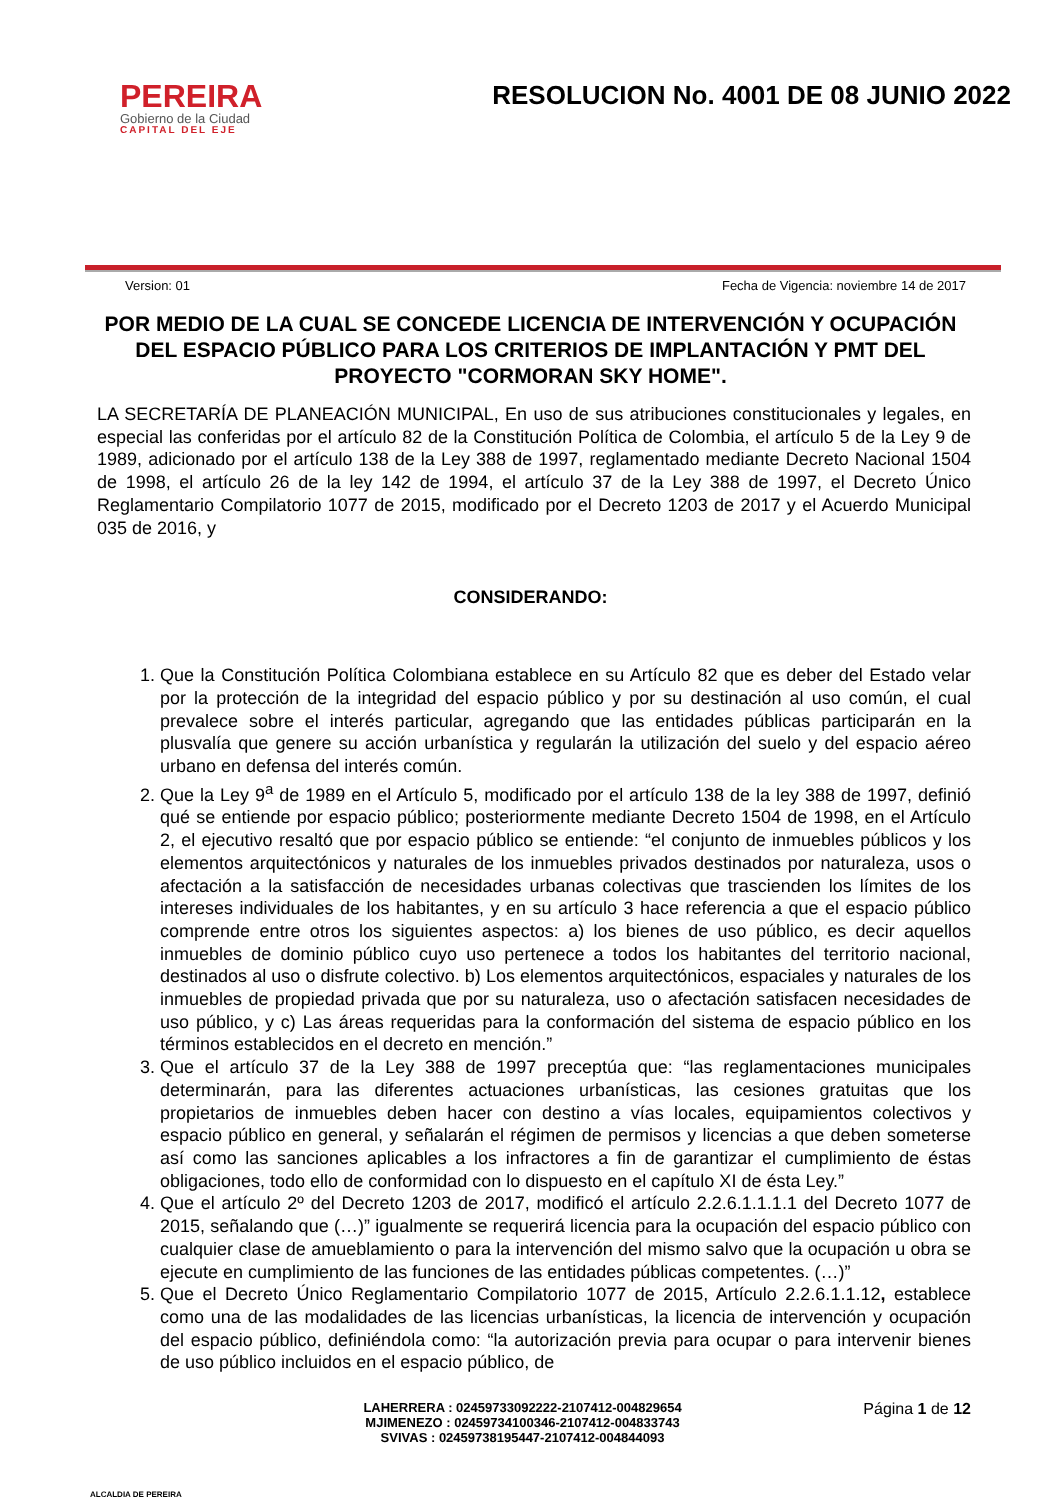PEREIRA
Gobierno de la Ciudad
CAPITAL DEL EJE
RESOLUCION No. 4001 DE 08 JUNIO 2022
Version: 01 Fecha de Vigencia: noviembre 14 de 2017
POR MEDIO DE LA CUAL SE CONCEDE LICENCIA DE INTERVENCIÓN Y OCUPACIÓN DEL ESPACIO PÚBLICO PARA LOS CRITERIOS DE IMPLANTACIÓN Y PMT DEL PROYECTO "CORMORAN SKY HOME".
LA SECRETARÍA DE PLANEACIÓN MUNICIPAL, En uso de sus atribuciones constitucionales y legales, en especial las conferidas por el artículo 82 de la Constitución Política de Colombia, el artículo 5 de la Ley 9 de 1989, adicionado por el artículo 138 de la Ley 388 de 1997, reglamentado mediante Decreto Nacional 1504 de 1998, el artículo 26 de la ley 142 de 1994, el artículo 37 de la Ley 388 de 1997, el Decreto Único Reglamentario Compilatorio 1077 de 2015, modificado por el Decreto 1203 de 2017 y el Acuerdo Municipal 035 de 2016, y
CONSIDERANDO:
1. Que la Constitución Política Colombiana establece en su Artículo 82 que es deber del Estado velar por la protección de la integridad del espacio público y por su destinación al uso común, el cual prevalece sobre el interés particular, agregando que las entidades públicas participarán en la plusvalía que genere su acción urbanística y regularán la utilización del suelo y del espacio aéreo urbano en defensa del interés común.
2. Que la Ley 9<sup>a</sup> de 1989 en el Artículo 5, modificado por el artículo 138 de la ley 388 de 1997, definió qué se entiende por espacio público; posteriormente mediante Decreto 1504 de 1998, en el Artículo 2, el ejecutivo resaltó que por espacio público se entiende: “el conjunto de inmuebles públicos y los elementos arquitectónicos y naturales de los inmuebles privados destinados por naturaleza, usos o afectación a la satisfacción de necesidades urbanas colectivas que trascienden los límites de los intereses individuales de los habitantes, y en su artículo 3 hace referencia a que el espacio público comprende entre otros los siguientes aspectos: a) los bienes de uso público, es decir aquellos inmuebles de dominio público cuyo uso pertenece a todos los habitantes del territorio nacional, destinados al uso o disfrute colectivo. b) Los elementos arquitectónicos, espaciales y naturales de los inmuebles de propiedad privada que por su naturaleza, uso o afectación satisfacen necesidades de uso público, y c) Las áreas requeridas para la conformación del sistema de espacio público en los términos establecidos en el decreto en mención.”
3. Que el artículo 37 de la Ley 388 de 1997 preceptúa que: “las reglamentaciones municipales determinarán, para las diferentes actuaciones urbanísticas, las cesiones gratuitas que los propietarios de inmuebles deben hacer con destino a vías locales, equipamientos colectivos y espacio público en general, y señalarán el régimen de permisos y licencias a que deben someterse así como las sanciones aplicables a los infractores a fin de garantizar el cumplimiento de éstas obligaciones, todo ello de conformidad con lo dispuesto en el capítulo XI de ésta Ley.”
4. Que el artículo 2º del Decreto 1203 de 2017, modificó el artículo 2.2.6.1.1.1.1 del Decreto 1077 de 2015, señalando que (…)” igualmente se requerirá licencia para la ocupación del espacio público con cualquier clase de amueblamiento o para la intervención del mismo salvo que la ocupación u obra se ejecute en cumplimiento de las funciones de las entidades públicas competentes. (…)”
5. Que el Decreto Único Reglamentario Compilatorio 1077 de 2015, Artículo 2.2.6.1.1.12, establece como una de las modalidades de las licencias urbanísticas, la licencia de intervención y ocupación del espacio público, definiéndola como: “la autorización previa para ocupar o para intervenir bienes de uso público incluidos en el espacio público, de
ALCALDIA DE PEREIRA
LAHERRERA : 02459733092222-2107412-004829654
MJIMENEZO : 02459734100346-2107412-004833743
SVIVAS : 02459738195447-2107412-004844093
Página 1 de 12